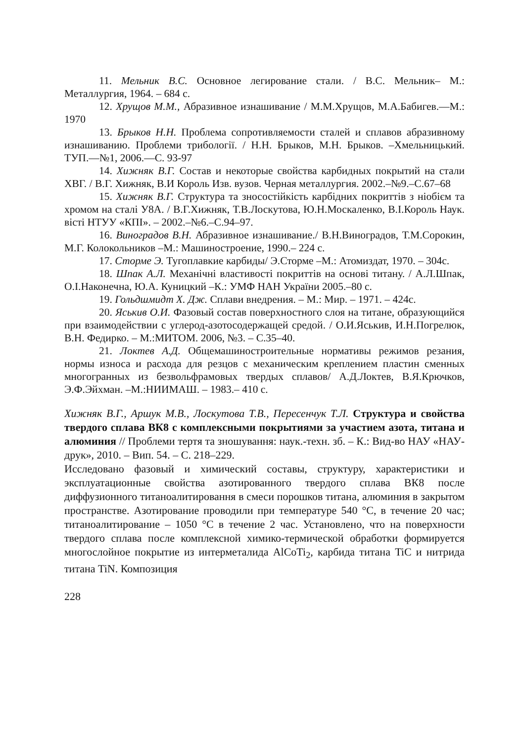11. Мельник В.С. Основное легирование стали. / В.С. Мельник– М.: Металлургия, 1964. – 684 с.
12. Хрущов М.М., Абразивное изнашивание / М.М.Хрущов, М.А.Бабигев.—М.: 1970
13. Брыков Н.Н. Проблема сопротивляемости сталей и сплавов абразивному изнашиванию. Проблеми трибології. / Н.Н. Брыков, М.Н. Брыков. –Хмельницький. ТУП.—№1, 2006.—С. 93-97
14. Хижняк В.Г. Состав и некоторые свойства карбидных покрытий на стали ХВГ. / В.Г. Хижняк, В.И Король Изв. вузов. Черная металлургия. 2002.–№9.–С.67–68
15. Хижняк В.Г. Структура та зносостійкість карбідних покриттів з ніобієм та хромом на сталі У8А. / В.Г.Хижняк, Т.В.Лоскутова, Ю.Н.Москаленко, В.І.Король Наук. вісті НТУУ «КПІ». – 2002.–№6.–С.94–97.
16. Виноградов В.Н. Абразивное изнашивание./ В.Н.Виноградов, Т.М.Сорокин, М.Г. Колокольников –М.: Машиностроение, 1990.– 224 с.
17. Сторме Э. Тугоплавкие карбиды/ Э.Сторме –М.: Атомиздат, 1970. – 304с.
18. Шпак А.Л. Механічні властивості покриттів на основі титану. / А.Л.Шпак, О.І.Наконечна, Ю.А. Куницкий –К.: УМФ НАН України 2005.–80 с.
19. Гольдшмидт Х. Дж. Сплави внедрения. – М.: Мир. – 1971. – 424с.
20. Яськив О.И. Фазовый состав поверхностного слоя на титане, образующийся при взаимодействии с углерод-азотосодержащей средой. / О.И.Яськив, И.Н.Погрелюк, В.Н. Федирко. – М.:МИТОМ. 2006, №3. – С.35–40.
21. Локтев А.Д. Общемашиностроительные нормативы режимов резания, нормы износа и расхода для резцов с механическим креплением пластин сменных многогранных из безвольфрамовых твердых сплавов/ А.Д.Локтев, В.Я.Крючков, Э.Ф.Эйхман. –М.:НИИМАШ. – 1983.– 410 с.
Хижняк В.Г., Аршук М.В., Лоскутова Т.В., Пересенчук Т.Л. Структура и свойства твердого сплава ВК8 с комплексными покрытиями за участием азота, титана и алюминия // Проблеми тертя та зношування: наук.-техн. зб. – К.: Вид-во НАУ «НАУ-друк», 2010. – Вип. 54. – С. 218–229.
Исследовано фазовый и химический составы, структуру, характеристики и эксплуатационные свойства азотированного твердого сплава ВК8 после диффузионного титаноалитировання в смеси порошков титана, алюминия в закрытом пространстве. Азотирование проводили при температуре 540 °С, в течение 20 час; титаноалитирование – 1050 °С в течение 2 час. Установлено, что на поверхности твердого сплава после комплексной химико-термической обработки формируется многослойное покрытие из интерметалида AlCoTi<sub>2</sub>, карбида титана TiC и нитрида титана TiN. Композиция
228